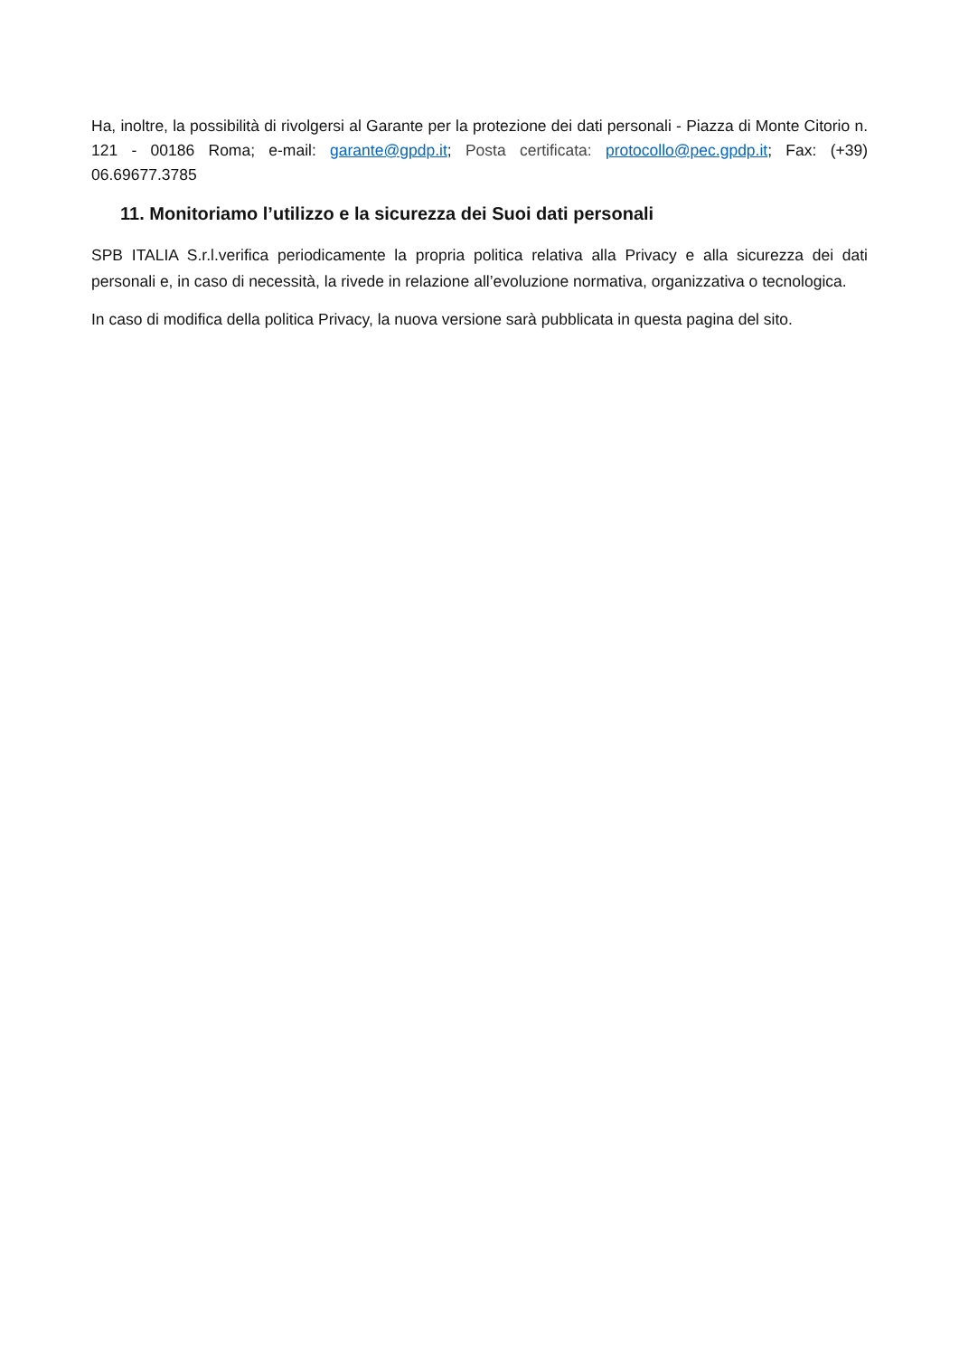Ha, inoltre, la possibilità di rivolgersi al Garante per la protezione dei dati personali - Piazza di Monte Citorio n. 121 - 00186 Roma; e-mail: garante@gpdp.it; Posta certificata: protocollo@pec.gpdp.it; Fax: (+39) 06.69677.3785
11. Monitoriamo l’utilizzo e la sicurezza dei Suoi dati personali
SPB ITALIA S.r.l.verifica periodicamente la propria politica relativa alla Privacy e alla sicurezza dei dati personali e, in caso di necessità, la rivede in relazione all’evoluzione normativa, organizzativa o tecnologica.
In caso di modifica della politica Privacy, la nuova versione sarà pubblicata in questa pagina del sito.